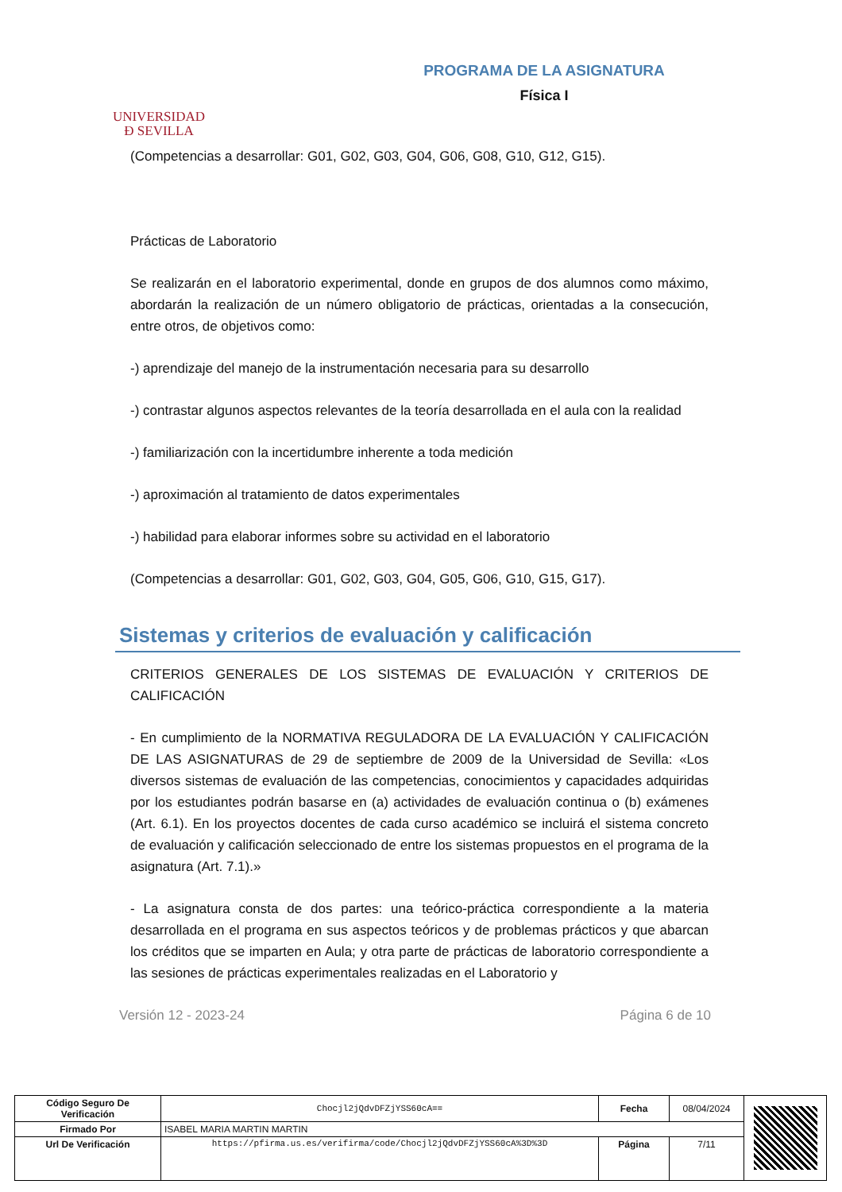UNIVERSIDAD
Ð SEVILLA
PROGRAMA DE LA ASIGNATURA
Física I
(Competencias a desarrollar: G01, G02, G03, G04, G06, G08, G10, G12, G15).
Prácticas de Laboratorio
Se realizarán en el laboratorio experimental, donde en grupos de dos alumnos como máximo, abordarán la realización de un número obligatorio de prácticas, orientadas a la consecución, entre otros, de objetivos como:
-) aprendizaje del manejo de la instrumentación necesaria para su desarrollo
-) contrastar algunos aspectos relevantes de la teoría desarrollada en el aula con la realidad
-) familiarización con la incertidumbre inherente a toda medición
-) aproximación al tratamiento de datos experimentales
-) habilidad para elaborar informes sobre su actividad en el laboratorio
(Competencias a desarrollar: G01, G02, G03, G04, G05, G06, G10, G15, G17).
Sistemas y criterios de evaluación y calificación
CRITERIOS GENERALES DE LOS SISTEMAS DE EVALUACIÓN Y CRITERIOS DE CALIFICACIÓN
- En cumplimiento de la NORMATIVA REGULADORA DE LA EVALUACIÓN Y CALIFICACIÓN DE LAS ASIGNATURAS de 29 de septiembre de 2009 de la Universidad de Sevilla: «Los diversos sistemas de evaluación de las competencias, conocimientos y capacidades adquiridas por los estudiantes podrán basarse en (a) actividades de evaluación continua o (b) exámenes (Art. 6.1). En los proyectos docentes de cada curso académico se incluirá el sistema concreto de evaluación y calificación seleccionado de entre los sistemas propuestos en el programa de la asignatura (Art. 7.1).»
- La asignatura consta de dos partes: una teórico-práctica correspondiente a la materia desarrollada en el programa en sus aspectos teóricos y de problemas prácticos y que abarcan los créditos que se imparten en Aula; y otra parte de prácticas de laboratorio correspondiente a las sesiones de prácticas experimentales realizadas en el Laboratorio y
Versión 12 - 2023-24 Página 6 de 10
| Código Seguro De Verificación | Chocjl2jQdvDFZjYSS60cA== | Fecha | 08/04/2024 | |
| Firmado Por | ISABEL MARIA MARTIN MARTIN | | | |
| Url De Verificación | https://pfirma.us.es/verifirma/code/Chocjl2jQdvDFZjYSS60cA%3D%3D | Página | 7/11 | |